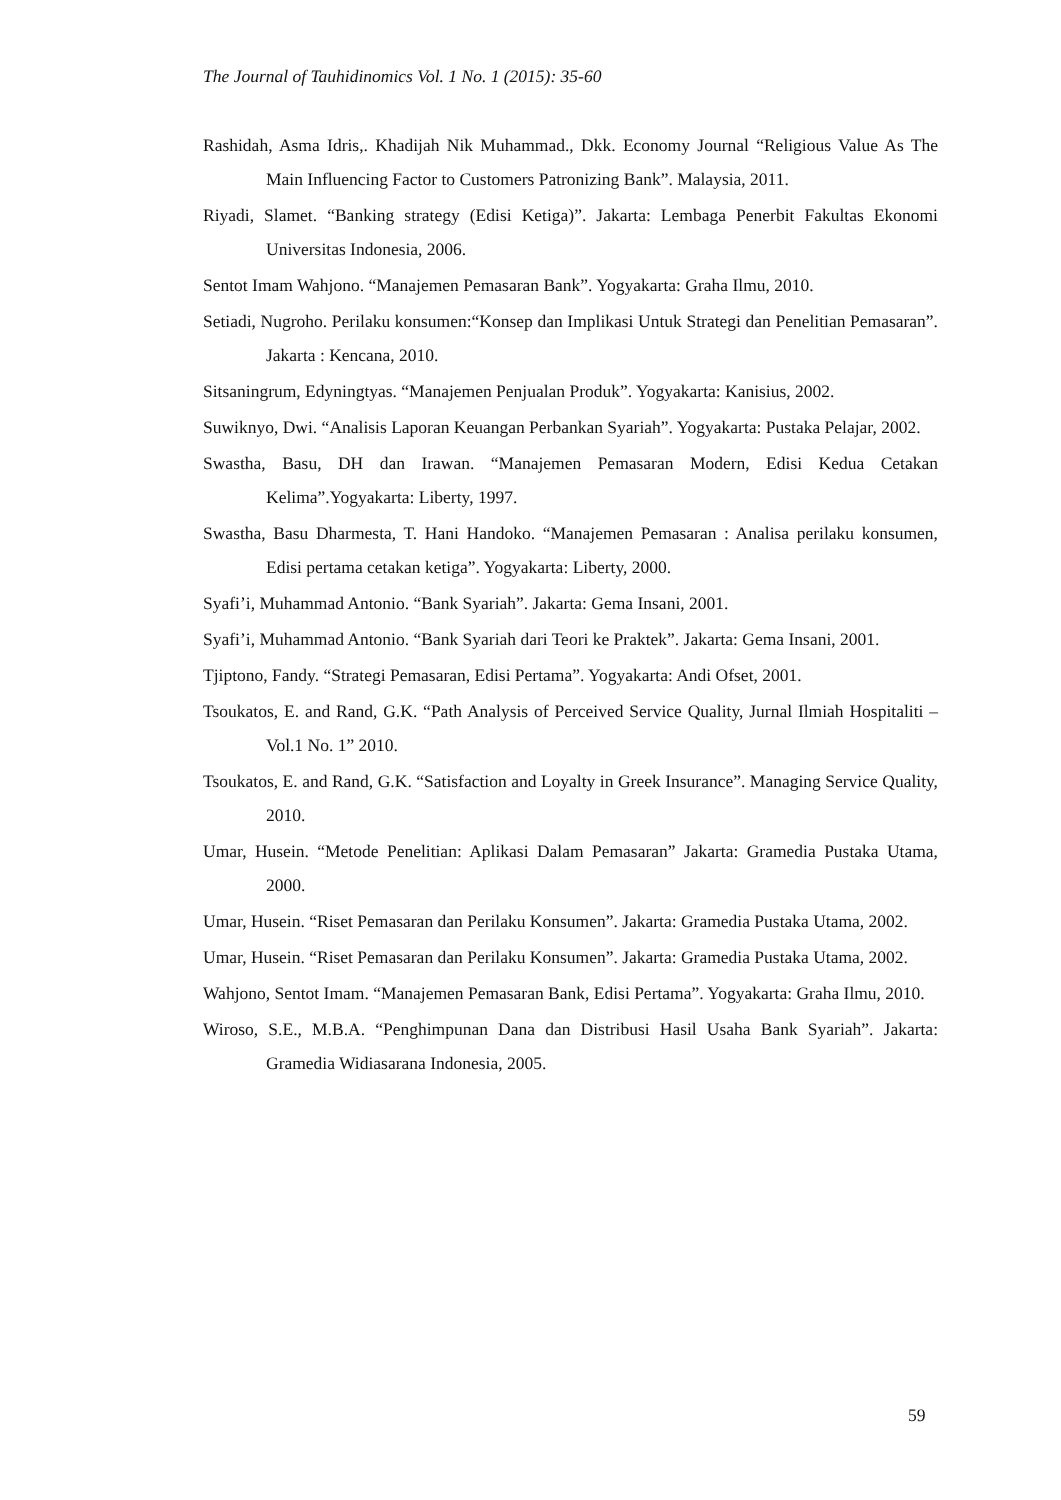The Journal of Tauhidinomics Vol. 1 No. 1 (2015): 35-60
Rashidah, Asma Idris,. Khadijah Nik Muhammad., Dkk. Economy Journal “Religious Value As The Main Influencing Factor to Customers Patronizing Bank”. Malaysia, 2011.
Riyadi, Slamet. “Banking strategy (Edisi Ketiga)”. Jakarta: Lembaga Penerbit Fakultas Ekonomi Universitas Indonesia, 2006.
Sentot Imam Wahjono. “Manajemen Pemasaran Bank”. Yogyakarta: Graha Ilmu, 2010.
Setiadi, Nugroho. Perilaku konsumen:“Konsep dan Implikasi Untuk Strategi dan Penelitian Pemasaran”. Jakarta : Kencana, 2010.
Sitsaningrum, Edyningtyas. “Manajemen Penjualan Produk”. Yogyakarta: Kanisius, 2002.
Suwiknyo, Dwi. “Analisis Laporan Keuangan Perbankan Syariah”. Yogyakarta: Pustaka Pelajar, 2002.
Swastha, Basu, DH dan Irawan. “Manajemen Pemasaran Modern, Edisi Kedua Cetakan Kelima”.Yogyakarta: Liberty, 1997.
Swastha, Basu Dharmesta, T. Hani Handoko. “Manajemen Pemasaran : Analisa perilaku konsumen, Edisi pertama cetakan ketiga”. Yogyakarta: Liberty, 2000.
Syafi’i, Muhammad Antonio. “Bank Syariah”. Jakarta: Gema Insani, 2001.
Syafi’i, Muhammad Antonio. “Bank Syariah dari Teori ke Praktek”. Jakarta: Gema Insani, 2001.
Tjiptono, Fandy. “Strategi Pemasaran, Edisi Pertama”. Yogyakarta: Andi Ofset, 2001.
Tsoukatos, E. and Rand, G.K. “Path Analysis of Perceived Service Quality, Jurnal Ilmiah Hospitaliti – Vol.1 No. 1” 2010.
Tsoukatos, E. and Rand, G.K. “Satisfaction and Loyalty in Greek Insurance”. Managing Service Quality, 2010.
Umar, Husein. “Metode Penelitian: Aplikasi Dalam Pemasaran” Jakarta: Gramedia Pustaka Utama, 2000.
Umar, Husein. “Riset Pemasaran dan Perilaku Konsumen”. Jakarta: Gramedia Pustaka Utama, 2002.
Umar, Husein. “Riset Pemasaran dan Perilaku Konsumen”. Jakarta: Gramedia Pustaka Utama, 2002.
Wahjono, Sentot Imam. “Manajemen Pemasaran Bank, Edisi Pertama”. Yogyakarta: Graha Ilmu, 2010.
Wiroso, S.E., M.B.A. “Penghimpunan Dana dan Distribusi Hasil Usaha Bank Syariah”. Jakarta: Gramedia Widiasarana Indonesia, 2005.
59